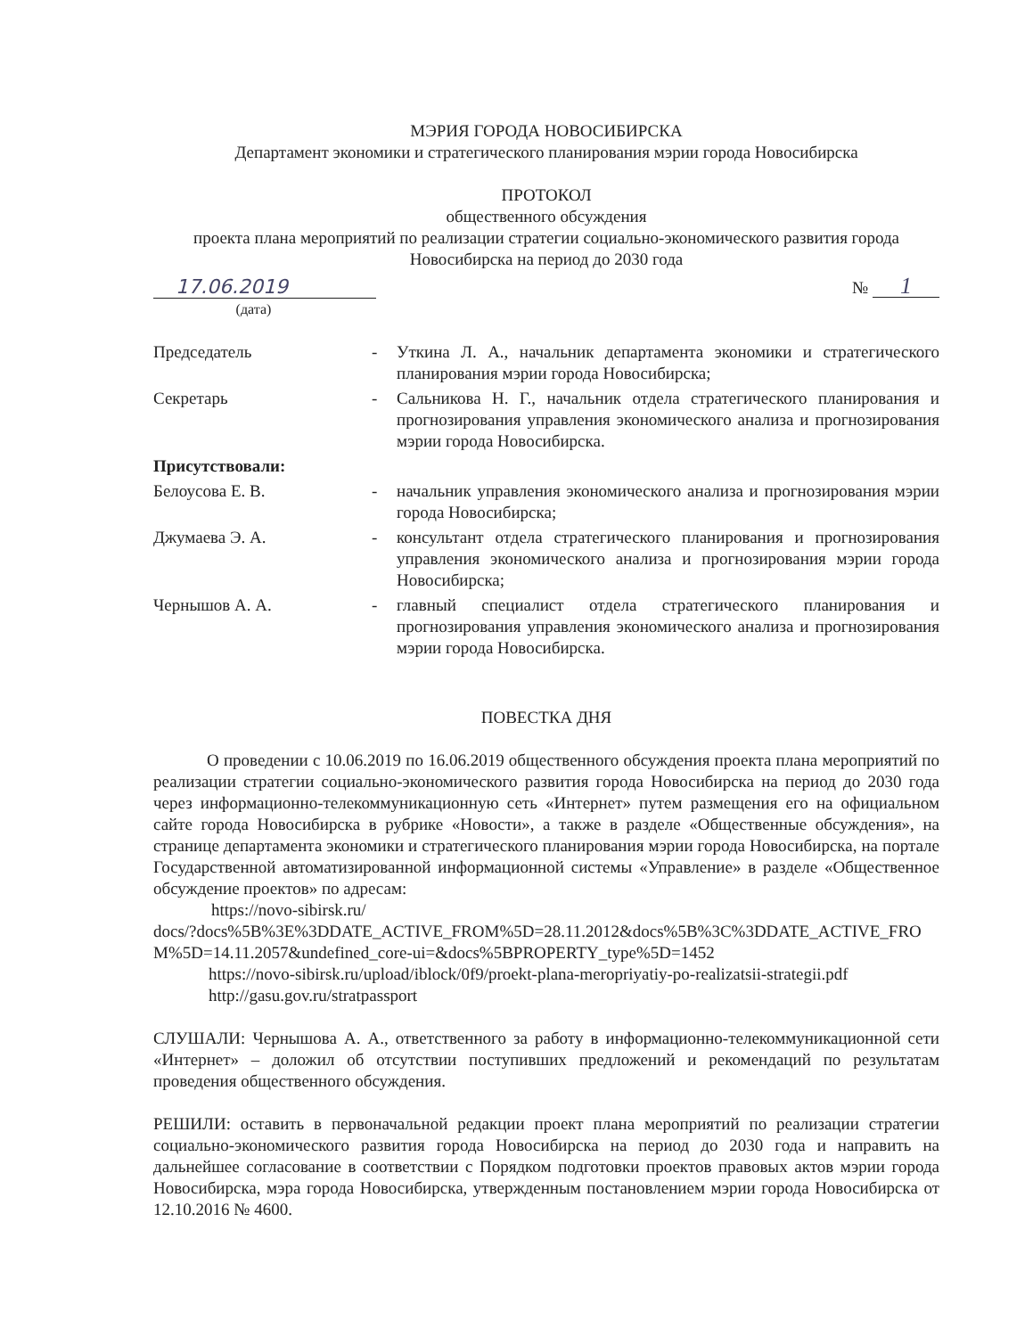МЭРИЯ ГОРОДА НОВОСИБИРСКА
Департамент экономики и стратегического планирования мэрии города Новосибирска
ПРОТОКОЛ
общественного обсуждения
проекта плана мероприятий по реализации стратегии социально-экономического развития города Новосибирска на период до 2030 года
17.06.2019
№ 1
(дата)
| Председатель | - | Уткина Л. А., начальник департамента экономики и стратегического планирования мэрии города Новосибирска; |
| Секретарь | - | Сальникова Н. Г., начальник отдела стратегического планирования и прогнозирования управления экономического анализа и прогнозирования мэрии города Новосибирска. |
| Присутствовали: | | |
| Белоусова Е. В. | - | начальник управления экономического анализа и прогнозирования мэрии города Новосибирска; |
| Джумаева Э. А. | - | консультант отдела стратегического планирования и прогнозирования управления экономического анализа и прогнозирования мэрии города Новосибирска; |
| Чернышов А. А. | - | главный специалист отдела стратегического планирования и прогнозирования управления экономического анализа и прогнозирования мэрии города Новосибирска. |
ПОВЕСТКА ДНЯ
О проведении с 10.06.2019 по 16.06.2019 общественного обсуждения проекта плана мероприятий по реализации стратегии социально-экономического развития города Новосибирска на период до 2030 года через информационно-телекоммуникационную сеть «Интернет» путем размещения его на официальном сайте города Новосибирска в рубрике «Новости», а также в разделе «Общественные обсуждения», на странице департамента экономики и стратегического планирования мэрии города Новосибирска, на портале Государственной автоматизированной информационной системы «Управление» в разделе «Общественное обсуждение проектов» по адресам:
https://novo-sibirsk.ru/
docs/?docs%5B%3E%3DDATE_ACTIVE_FROM%5D=28.11.2012&docs%5B%3C%3DDATE_ACTIVE_FROM%5D=14.11.2057&undefined_core-ui=&docs%5BPROPERTY_type%5D=1452
https://novo-sibirsk.ru/upload/iblock/0f9/proekt-plana-meropriyatiy-po-realizatsii-strategii.pdf
http://gasu.gov.ru/stratpassport
СЛУШАЛИ: Чернышова А. А., ответственного за работу в информационно-телекоммуникационной сети «Интернет» – доложил об отсутствии поступивших предложений и рекомендаций по результатам проведения общественного обсуждения.
РЕШИЛИ: оставить в первоначальной редакции проект плана мероприятий по реализации стратегии социально-экономического развития города Новосибирска на период до 2030 года и направить на дальнейшее согласование в соответствии с Порядком подготовки проектов правовых актов мэрии города Новосибирска, мэра города Новосибирска, утвержденным постановлением мэрии города Новосибирска от 12.10.2016 № 4600.